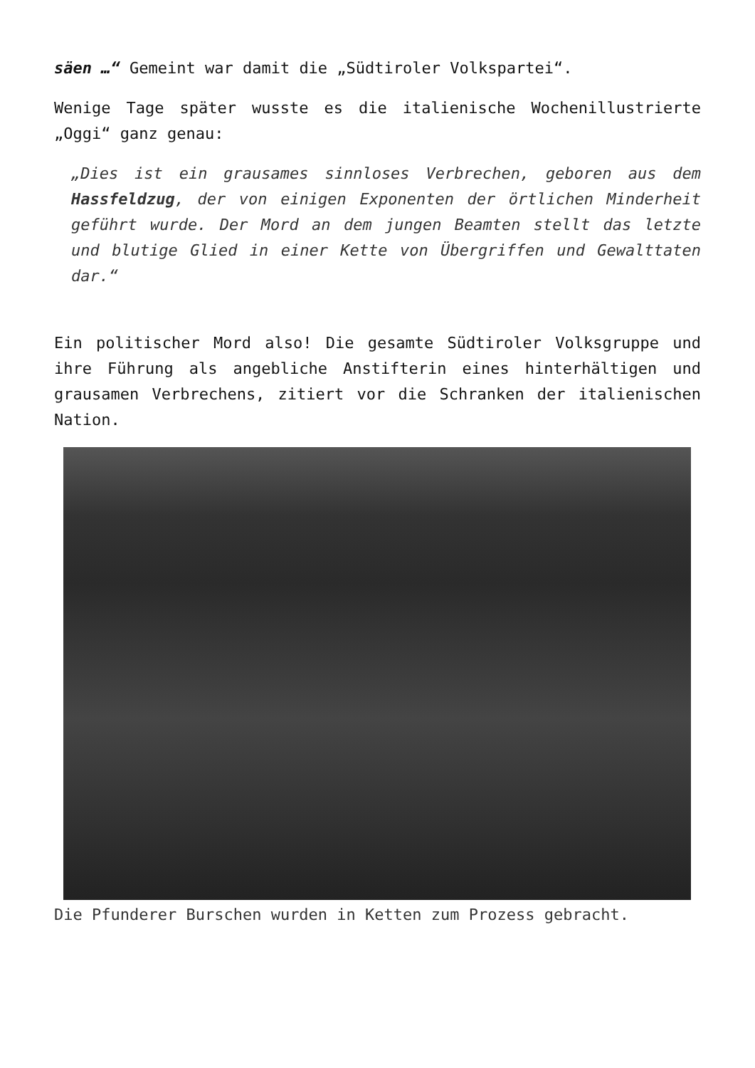säen …“ Gemeint war damit die „Südtiroler Volkspartei“.
Wenige Tage später wusste es die italienische Wochenillustrierte „Oggi“ ganz genau:
„Dies ist ein grausames sinnloses Verbrechen, geboren aus dem Hassfeldzug, der von einigen Exponenten der örtlichen Minderheit geführt wurde. Der Mord an dem jungen Beamten stellt das letzte und blutige Glied in einer Kette von Übergriffen und Gewalttaten dar.“
Ein politischer Mord also! Die gesamte Südtiroler Volksgruppe und ihre Führung als angebliche Anstifterin eines hinterhältigen und grausamen Verbrechens, zitiert vor die Schranken der italienischen Nation.
Die Pfunderer Burschen wurden in Ketten zum Prozess gebracht.